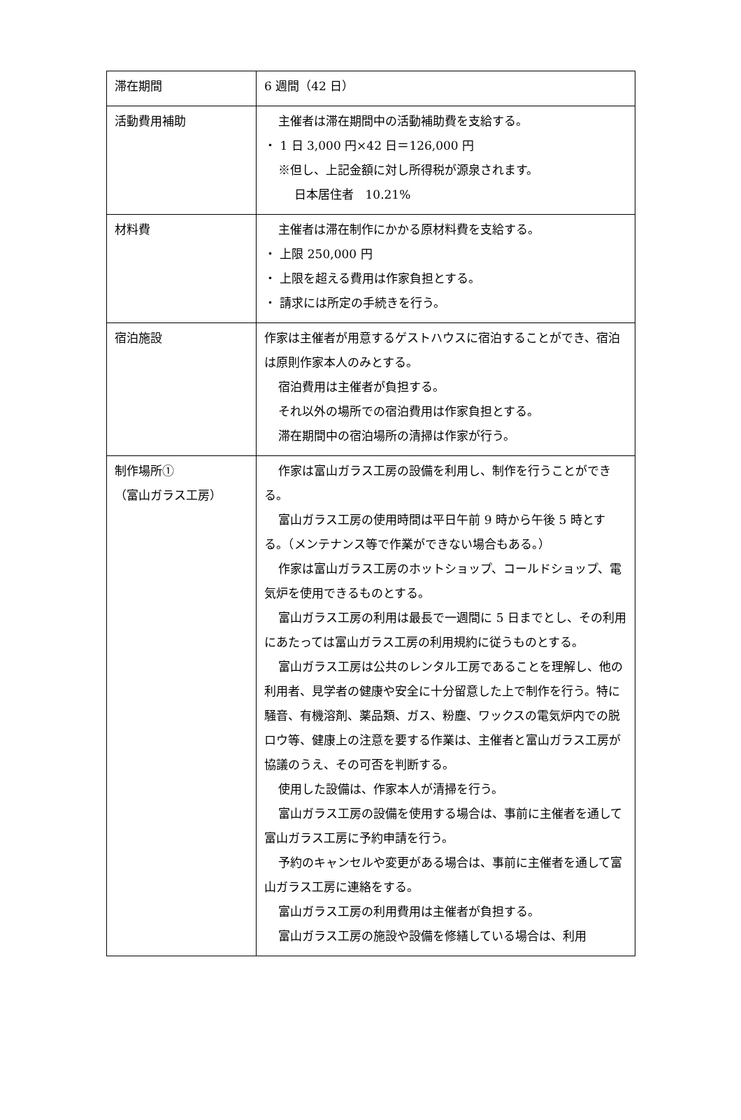| 滞在期間 | 6 週間（42 日） |
| 活動費用補助 | 主催者は滞在期間中の活動補助費を支給する。 ・ 1 日 3,000 円×42 日＝126,000 円 ※但し、上記金額に対し所得税が源泉されます。 日本居住者 10.21% |
| 材料費 | 主催者は滞在制作にかかる原材料費を支給する。 ・ 上限 250,000 円 ・ 上限を超える費用は作家負担とする。 ・ 請求には所定の手続きを行う。 |
| 宿泊施設 | 作家は主催者が用意するゲストハウスに宿泊することができ、宿泊は原則作家本人のみとする。 宿泊費用は主催者が負担する。 それ以外の場所での宿泊費用は作家負担とする。 滞在期間中の宿泊場所の清掃は作家が行う。 |
| 制作場所① （富山ガラス工房） | 作家は富山ガラス工房の設備を利用し、制作を行うことができる。 富山ガラス工房の使用時間は平日午前 9 時から午後 5 時とする。（メンテナンス等で作業ができない場合もある。） 作家は富山ガラス工房のホットショップ、コールドショップ、電気炉を使用できるものとする。 富山ガラス工房の利用は最長で一週間に 5 日までとし、その利用にあたっては富山ガラス工房の利用規約に従うものとする。 富山ガラス工房は公共のレンタル工房であることを理解し、他の利用者、見学者の健康や安全に十分留意した上で制作を行う。特に騒音、有機溶剤、薬品類、ガス、粉塵、ワックスの電気炉内での脱ロウ等、健康上の注意を要する作業は、主催者と富山ガラス工房が協議のうえ、その可否を判断する。 使用した設備は、作家本人が清掃を行う。 富山ガラス工房の設備を使用する場合は、事前に主催者を通して富山ガラス工房に予約申請を行う。 予約のキャンセルや変更がある場合は、事前に主催者を通して富山ガラス工房に連絡をする。 富山ガラス工房の利用費用は主催者が負担する。 富山ガラス工房の施設や設備を修繕している場合は、利用 |